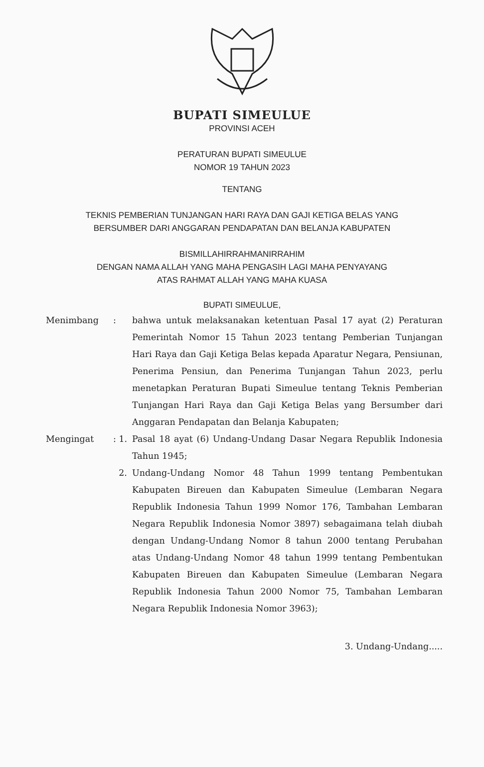BUPATI SIMEULUE
PROVINSI ACEH
PERATURAN BUPATI SIMEULUE
NOMOR 19 TAHUN 2023
TENTANG
TEKNIS PEMBERIAN TUNJANGAN HARI RAYA DAN GAJI KETIGA BELAS YANG
BERSUMBER DARI ANGGARAN PENDAPATAN DAN BELANJA KABUPATEN
BISMILLAHIRRAHMANIRRAHIM
DENGAN NAMA ALLAH YANG MAHA PENGASIH LAGI MAHA PENYAYANG
ATAS RAHMAT ALLAH YANG MAHA KUASA
BUPATI SIMEULUE,
Menimbang : bahwa untuk melaksanakan ketentuan Pasal 17 ayat (2) Peraturan Pemerintah Nomor 15 Tahun 2023 tentang Pemberian Tunjangan Hari Raya dan Gaji Ketiga Belas kepada Aparatur Negara, Pensiunan, Penerima Pensiun, dan Penerima Tunjangan Tahun 2023, perlu menetapkan Peraturan Bupati Simeulue tentang Teknis Pemberian Tunjangan Hari Raya dan Gaji Ketiga Belas yang Bersumber dari Anggaran Pendapatan dan Belanja Kabupaten;
Mengingat : 1.
Pasal 18 ayat (6) Undang-Undang Dasar Negara Republik Indonesia Tahun 1945;
2. Undang-Undang Nomor 48 Tahun 1999 tentang Pembentukan Kabupaten Bireuen dan Kabupaten Simeulue (Lembaran Negara Republik Indonesia Tahun 1999 Nomor 176, Tambahan Lembaran Negara Republik Indonesia Nomor 3897) sebagaimana telah diubah dengan Undang-Undang Nomor 8 tahun 2000 tentang Perubahan atas Undang-Undang Nomor 48 tahun 1999 tentang Pembentukan Kabupaten Bireuen dan Kabupaten Simeulue (Lembaran Negara Republik Indonesia Tahun 2000 Nomor 75, Tambahan Lembaran Negara Republik Indonesia Nomor 3963);
3. Undang-Undang.....